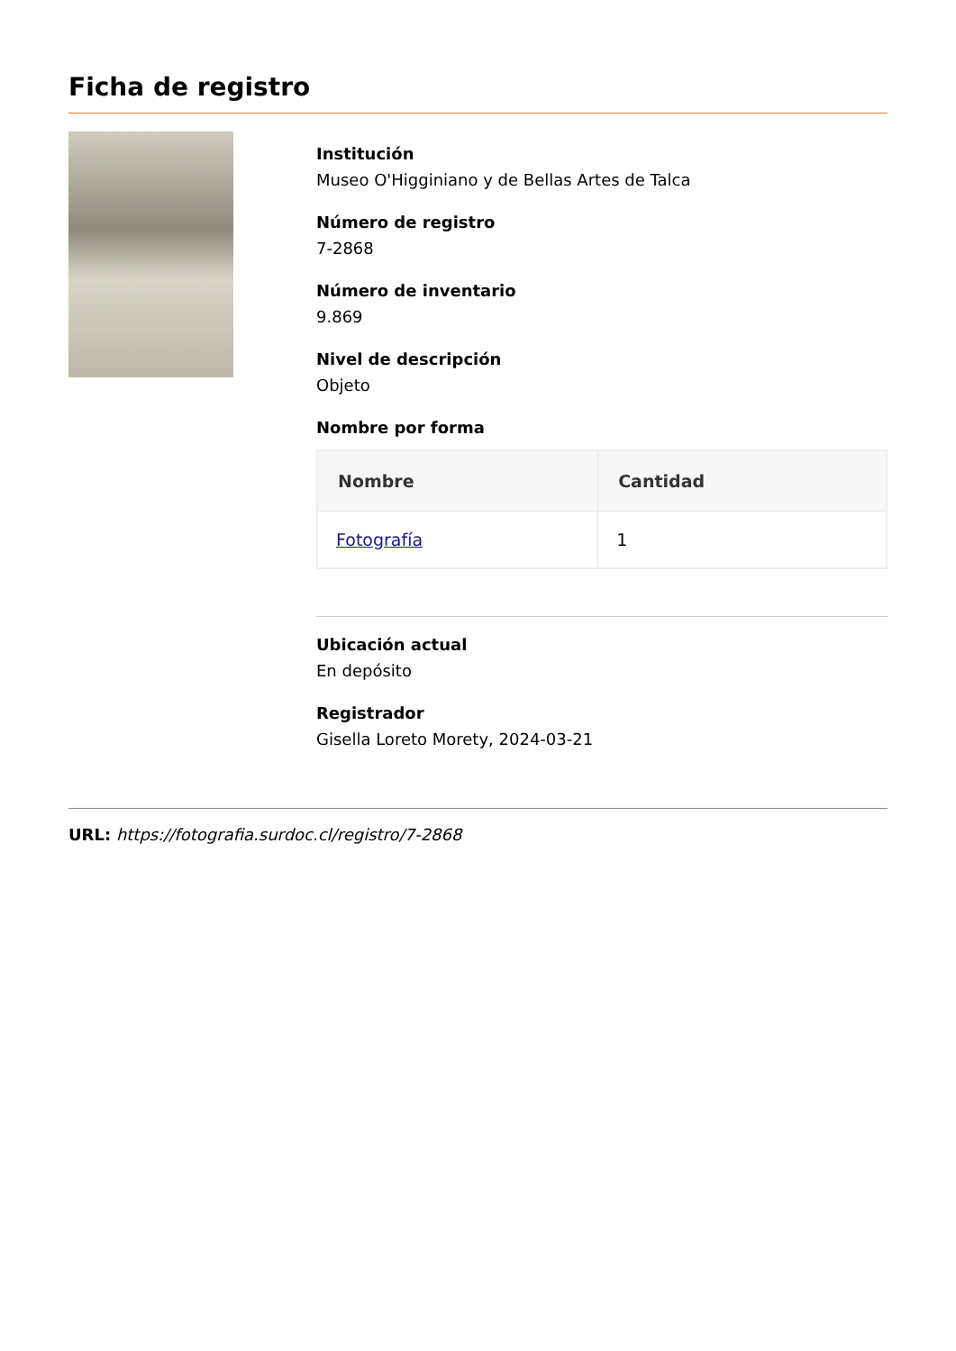Ficha de registro
Institución
Museo O'Higginiano y de Bellas Artes de Talca
Número de registro
7-2868
Número de inventario
9.869
Nivel de descripción
Objeto
Nombre por forma
| Nombre | Cantidad |
| --- | --- |
| Fotografía | 1 |
Ubicación actual
En depósito
Registrador
Gisella Loreto Morety, 2024-03-21
URL: https://fotografia.surdoc.cl/registro/7-2868